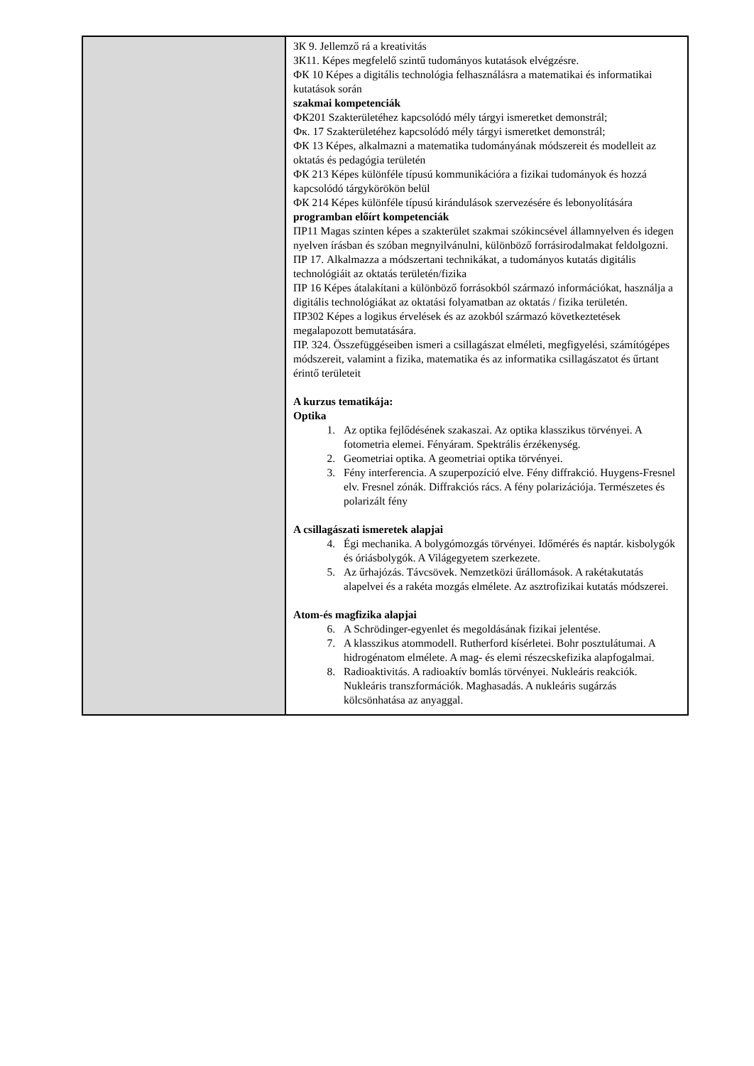| | ЗК 9. Jellemző rá a kreativitás ЗК11. Képes megfelelő szintű tudományos kutatások elvégzésre. ФК 10 Képes a digitális technológia felhasználásra a matematikai és informatikai kutatások során szakmai kompetenciák ФК201 Szakterületéhez kapcsolódó mély tárgyi ismeretket demonstrál; Фк. 17 Szakterületéhez kapcsolódó mély tárgyi ismeretket demonstrál; ФК 13 Képes, alkalmazni a matematika tudományának módszereit és modelleit az oktatás és pedagógia területén ФК 213 Képes különféle típusú kommunikációra a fizikai tudományok és hozzá kapcsolódó tárgykörökön belül ФК 214 Képes különféle típusú kirándulások szervezésére és lebonyolítására programban előírt kompetenciák ПР11 Magas szinten képes a szakterület szakmai szókincsével államnyelven és idegen nyelven írásban és szóban megnyilvánulni, különböző forrásirodalmakat feldolgozni. ПР 17. Alkalmazza a módszertani technikákat, a tudományos kutatás digitális technológiáit az oktatás területén/fizika ПР 16 Képes átalakítani a különböző forrásokból származó információkat, használja a digitális technológiákat az oktatási folyamatban az oktatás / fizika területén. ПР302 Képes a logikus érvelések és az azokból származó következtetések megalapozott bemutatására. ПР. 324. Összefüggéseiben ismeri a csillagászat elméleti, megfigyelési, számítógépes módszereit, valamint a fizika, matematika és az informatika csillagászatot és űrtant érintő területeit A kurzus tematikája: Optika 1. Az optika fejlődésének szakaszai. Az optika klasszikus törvényei. A fotometria elemei. Fényáram. Spektrális érzékenység. 2. Geometriai optika. A geometriai optika törvényei. 3. Fény interferencia. A szuperpozíció elve. Fény diffrakció. Huygens-Fresnel elv. Fresnel zónák. Diffrakciós rács. A fény polarizációja. Természetes és polarizált fény A csillagászati ismeretek alapjai 4. Égi mechanika. A bolygómozgás törvényei. Időmérés és naptár. kisbolygók és óriásbolygók. A Világegyetem szerkezete. 5. Az űrhajózás. Távcsövek. Nemzetközi űrállomások. A rakétakutatás alapelvei és a rakéta mozgás elmélete. Az asztrofizikai kutatás módszerei. Atom-és magfizika alapjai 6. A Schrödinger-egyenlet és megoldásának fizikai jelentése. 7. A klasszikus atommodell. Rutherford kísérletei. Bohr posztulátumai. A hidrogénatom elmélete. A mag- és elemi részecskefizika alapfogalmai. 8. Radioaktivitás. A radioaktív bomlás törvényei. Nukleáris reakciók. Nukleáris transzformációk. Maghasadás. A nukleáris sugárzás kölcsönhatása az anyaggal. |